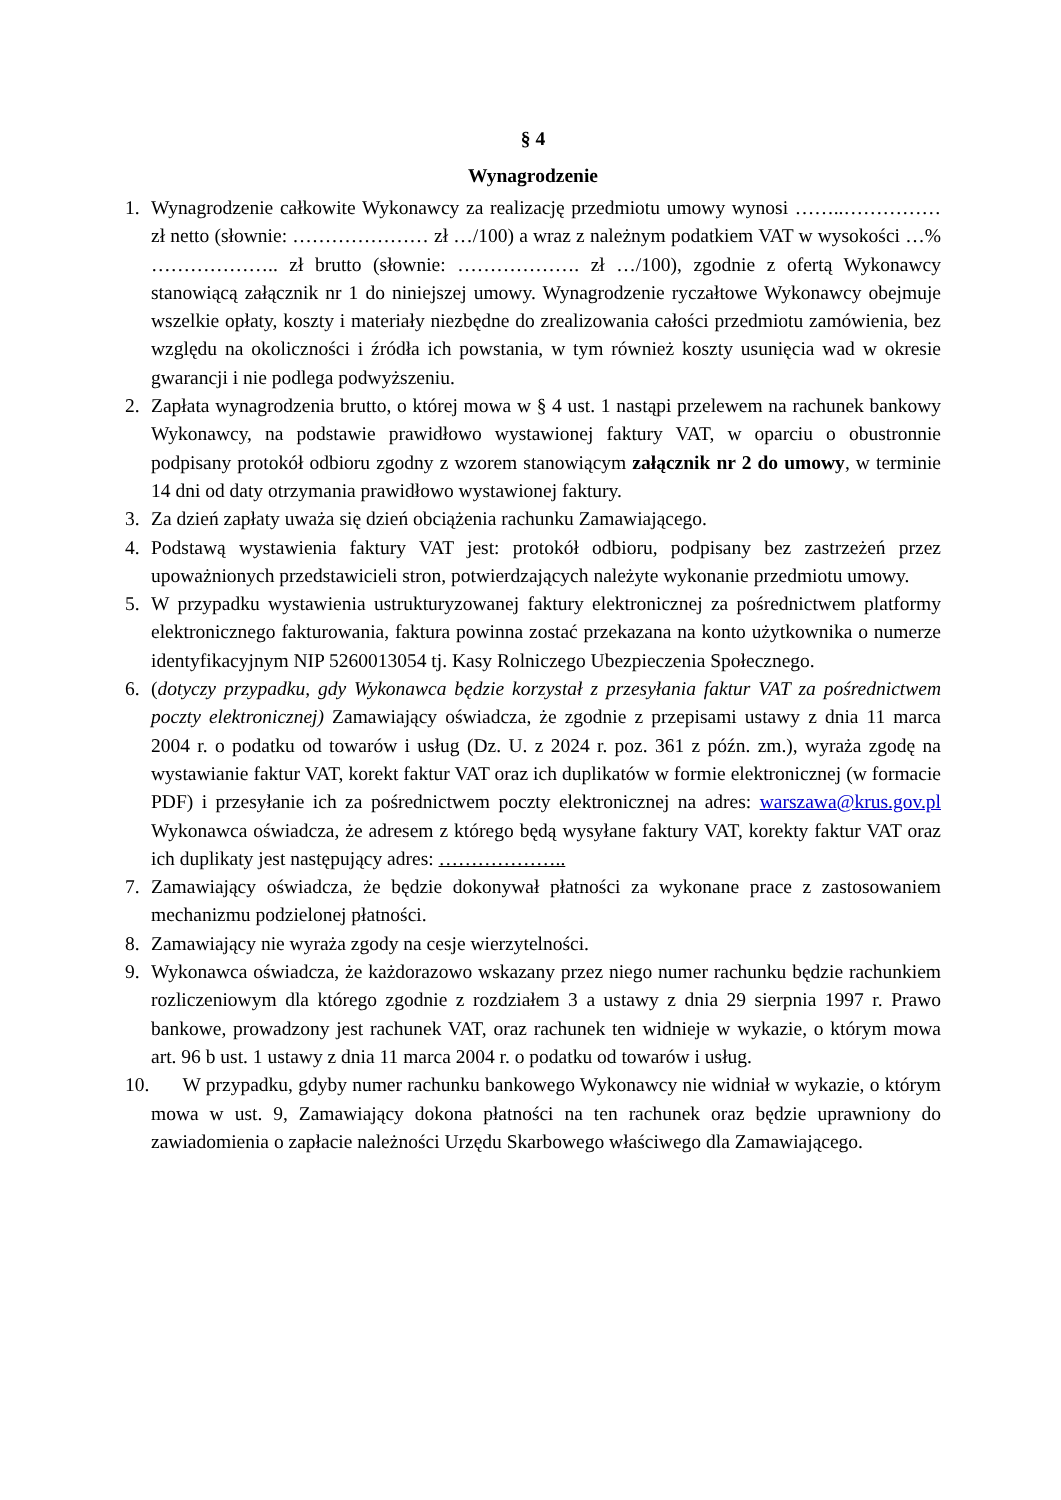§ 4
Wynagrodzenie
1. Wynagrodzenie całkowite Wykonawcy za realizację przedmiotu umowy wynosi ……..…………… zł netto (słownie: ………………… zł …/100) a wraz z należnym podatkiem VAT w wysokości …% ……………….. zł brutto (słownie: ………………. zł …/100), zgodnie z ofertą Wykonawcy stanowiącą załącznik nr 1 do niniejszej umowy. Wynagrodzenie ryczałtowe Wykonawcy obejmuje wszelkie opłaty, koszty i materiały niezbędne do zrealizowania całości przedmiotu zamówienia, bez względu na okoliczności i źródła ich powstania, w tym również koszty usunięcia wad w okresie gwarancji i nie podlega podwyższeniu.
2. Zapłata wynagrodzenia brutto, o której mowa w § 4 ust. 1 nastąpi przelewem na rachunek bankowy Wykonawcy, na podstawie prawidłowo wystawionej faktury VAT, w oparciu o obustronnie podpisany protokół odbioru zgodny z wzorem stanowiącym załącznik nr 2 do umowy, w terminie 14 dni od daty otrzymania prawidłowo wystawionej faktury.
3. Za dzień zapłaty uważa się dzień obciążenia rachunku Zamawiającego.
4. Podstawą wystawienia faktury VAT jest: protokół odbioru, podpisany bez zastrzeżeń przez upoważnionych przedstawicieli stron, potwierdzających należyte wykonanie przedmiotu umowy.
5. W przypadku wystawienia ustrukturyzowanej faktury elektronicznej za pośrednictwem platformy elektronicznego fakturowania, faktura powinna zostać przekazana na konto użytkownika o numerze identyfikacyjnym NIP 5260013054 tj. Kasy Rolniczego Ubezpieczenia Społecznego.
6. (dotyczy przypadku, gdy Wykonawca będzie korzystał z przesyłania faktur VAT za pośrednictwem poczty elektronicznej) Zamawiający oświadcza, że zgodnie z przepisami ustawy z dnia 11 marca 2004 r. o podatku od towarów i usług (Dz. U. z 2024 r. poz. 361 z późn. zm.), wyraża zgodę na wystawianie faktur VAT, korekt faktur VAT oraz ich duplikatów w formie elektronicznej (w formacie PDF) i przesyłanie ich za pośrednictwem poczty elektronicznej na adres: warszawa@krus.gov.pl Wykonawca oświadcza, że adresem z którego będą wysyłane faktury VAT, korekty faktur VAT oraz ich duplikaty jest następujący adres: ………………..
7. Zamawiający oświadcza, że będzie dokonywał płatności za wykonane prace z zastosowaniem mechanizmu podzielonej płatności.
8. Zamawiający nie wyraża zgody na cesje wierzytelności.
9. Wykonawca oświadcza, że każdorazowo wskazany przez niego numer rachunku będzie rachunkiem rozliczeniowym dla którego zgodnie z rozdziałem 3 a ustawy z dnia 29 sierpnia 1997 r. Prawo bankowe, prowadzony jest rachunek VAT, oraz rachunek ten widnieje w wykazie, o którym mowa art. 96 b ust. 1 ustawy z dnia 11 marca 2004 r. o podatku od towarów i usług.
10. W przypadku, gdyby numer rachunku bankowego Wykonawcy nie widniał w wykazie, o którym mowa w ust. 9, Zamawiający dokona płatności na ten rachunek oraz będzie uprawniony do zawiadomienia o zapłacie należności Urzędu Skarbowego właściwego dla Zamawiającego.